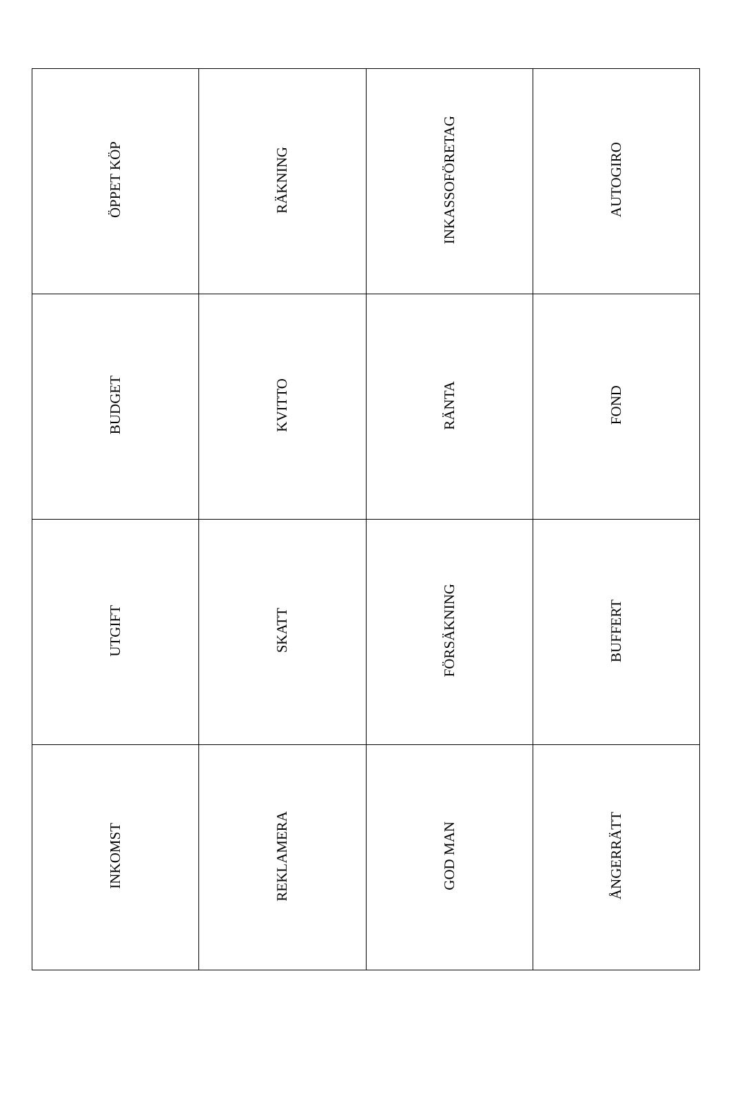| ÖPPET KÖP | RÄKNING | INKASSOFÖRETAG | AUTOGIRO |
| BUDGET | KVITTO | RÄNTA | FOND |
| UTGIFT | SKATT | FÖRSÄKNING | BUFFERT |
| INKOMST | REKLAMERA | GOD MAN | ÅNGERRÄTT |